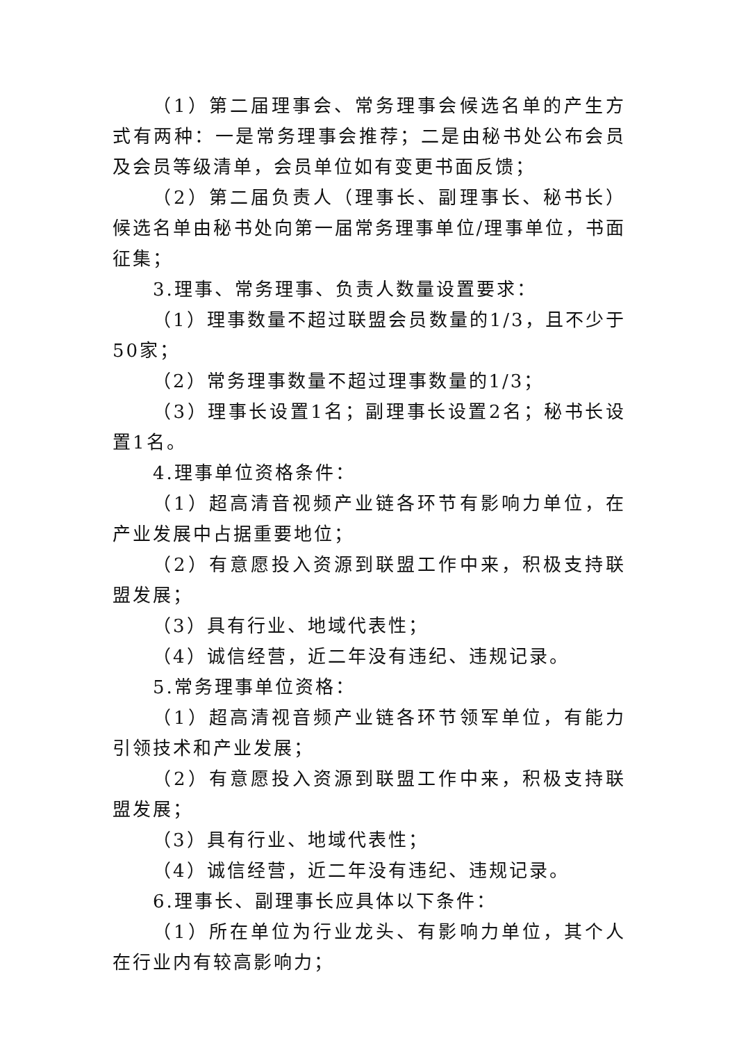（1）第二届理事会、常务理事会候选名单的产生方式有两种：一是常务理事会推荐；二是由秘书处公布会员及会员等级清单，会员单位如有变更书面反馈；
（2）第二届负责人（理事长、副理事长、秘书长）候选名单由秘书处向第一届常务理事单位/理事单位，书面征集；
3.理事、常务理事、负责人数量设置要求：
（1）理事数量不超过联盟会员数量的1/3，且不少于50家；
（2）常务理事数量不超过理事数量的1/3；
（3）理事长设置1名；副理事长设置2名；秘书长设置1名。
4.理事单位资格条件：
（1）超高清音视频产业链各环节有影响力单位，在产业发展中占据重要地位；
（2）有意愿投入资源到联盟工作中来，积极支持联盟发展；
（3）具有行业、地域代表性；
（4）诚信经营，近二年没有违纪、违规记录。
5.常务理事单位资格：
（1）超高清视音频产业链各环节领军单位，有能力引领技术和产业发展；
（2）有意愿投入资源到联盟工作中来，积极支持联盟发展；
（3）具有行业、地域代表性；
（4）诚信经营，近二年没有违纪、违规记录。
6.理事长、副理事长应具体以下条件：
（1）所在单位为行业龙头、有影响力单位，其个人在行业内有较高影响力；